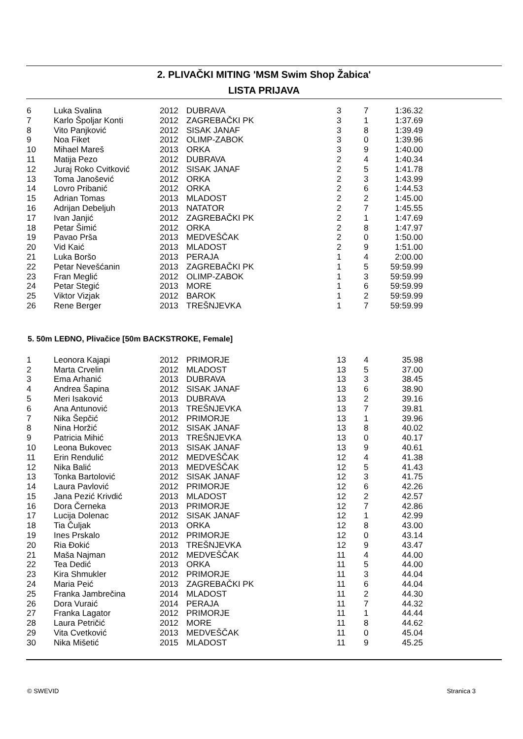2. PLIVAČKI MITING 'MSM Swim Shop Žabica'
LISTA PRIJAVA
| 6 | Luka Svalina | 2012 | DUBRAVA | 3 | 7 | 1:36.32 |
| 7 | Karlo Špoljar Konti | 2012 | ZAGREBAČKI PK | 3 | 1 | 1:37.69 |
| 8 | Vito Panjković | 2012 | SISAK JANAF | 3 | 8 | 1:39.49 |
| 9 | Noa Fiket | 2012 | OLIMP-ZABOK | 3 | 0 | 1:39.96 |
| 10 | Mihael Mareš | 2013 | ORKA | 3 | 9 | 1:40.00 |
| 11 | Matija Pezo | 2012 | DUBRAVA | 2 | 4 | 1:40.34 |
| 12 | Juraj Roko Cvitković | 2012 | SISAK JANAF | 2 | 5 | 1:41.78 |
| 13 | Toma Janošević | 2012 | ORKA | 2 | 3 | 1:43.99 |
| 14 | Lovro Pribanić | 2012 | ORKA | 2 | 6 | 1:44.53 |
| 15 | Adrian Tomas | 2013 | MLADOST | 2 | 2 | 1:45.00 |
| 16 | Adrijan Debeljuh | 2013 | NATATOR | 2 | 7 | 1:45.55 |
| 17 | Ivan Janjić | 2012 | ZAGREBAČKI PK | 2 | 1 | 1:47.69 |
| 18 | Petar Šimić | 2012 | ORKA | 2 | 8 | 1:47.97 |
| 19 | Pavao Prša | 2013 | MEDVEŠČAK | 2 | 0 | 1:50.00 |
| 20 | Vid Kaić | 2013 | MLADOST | 2 | 9 | 1:51.00 |
| 21 | Luka Boršo | 2013 | PERAJA | 1 | 4 | 2:00.00 |
| 22 | Petar Nevešćanin | 2013 | ZAGREBAČKI PK | 1 | 5 | 59:59.99 |
| 23 | Fran Meglić | 2012 | OLIMP-ZABOK | 1 | 3 | 59:59.99 |
| 24 | Petar Stegić | 2013 | MORE | 1 | 6 | 59:59.99 |
| 25 | Viktor Vizjak | 2012 | BAROK | 1 | 2 | 59:59.99 |
| 26 | Rene Berger | 2013 | TREŠNJEVKA | 1 | 7 | 59:59.99 |
5. 50m LEĐNO, Plivačice [50m BACKSTROKE, Female]
| 1 | Leonora Kajapi | 2012 | PRIMORJE | 13 | 4 | 35.98 |
| 2 | Marta Crvelin | 2012 | MLADOST | 13 | 5 | 37.00 |
| 3 | Ema Arhanić | 2013 | DUBRAVA | 13 | 3 | 38.45 |
| 4 | Andrea Šapina | 2012 | SISAK JANAF | 13 | 6 | 38.90 |
| 5 | Meri Isaković | 2013 | DUBRAVA | 13 | 2 | 39.16 |
| 6 | Ana Antunović | 2013 | TREŠNJEVKA | 13 | 7 | 39.81 |
| 7 | Nika Šepčić | 2012 | PRIMORJE | 13 | 1 | 39.96 |
| 8 | Nina Horžić | 2012 | SISAK JANAF | 13 | 8 | 40.02 |
| 9 | Patricia Mihić | 2013 | TREŠNJEVKA | 13 | 0 | 40.17 |
| 10 | Leona Bukovec | 2013 | SISAK JANAF | 13 | 9 | 40.61 |
| 11 | Erin Rendulić | 2012 | MEDVEŠČAK | 12 | 4 | 41.38 |
| 12 | Nika Balić | 2013 | MEDVEŠČAK | 12 | 5 | 41.43 |
| 13 | Tonka Bartolović | 2012 | SISAK JANAF | 12 | 3 | 41.75 |
| 14 | Laura Pavlović | 2012 | PRIMORJE | 12 | 6 | 42.26 |
| 15 | Jana Pezić Krivdić | 2013 | MLADOST | 12 | 2 | 42.57 |
| 16 | Dora Černeka | 2013 | PRIMORJE | 12 | 7 | 42.86 |
| 17 | Lucija Dolenac | 2012 | SISAK JANAF | 12 | 1 | 42.99 |
| 18 | Tia Čuljak | 2013 | ORKA | 12 | 8 | 43.00 |
| 19 | Ines Prskalo | 2012 | PRIMORJE | 12 | 0 | 43.14 |
| 20 | Ria Đokić | 2013 | TREŠNJEVKA | 12 | 9 | 43.47 |
| 21 | Maša Najman | 2012 | MEDVEŠČAK | 11 | 4 | 44.00 |
| 22 | Tea Dedić | 2013 | ORKA | 11 | 5 | 44.00 |
| 23 | Kira Shmukler | 2012 | PRIMORJE | 11 | 3 | 44.04 |
| 24 | Maria Peić | 2013 | ZAGREBAČKI PK | 11 | 6 | 44.04 |
| 25 | Franka Jambrečina | 2014 | MLADOST | 11 | 2 | 44.30 |
| 26 | Dora Vuraić | 2014 | PERAJA | 11 | 7 | 44.32 |
| 27 | Franka Lagator | 2012 | PRIMORJE | 11 | 1 | 44.44 |
| 28 | Laura Petričić | 2012 | MORE | 11 | 8 | 44.62 |
| 29 | Vita Cvetković | 2013 | MEDVEŠČAK | 11 | 0 | 45.04 |
| 30 | Nika Mišetić | 2015 | MLADOST | 11 | 9 | 45.25 |
© SWEVID Stranica 3